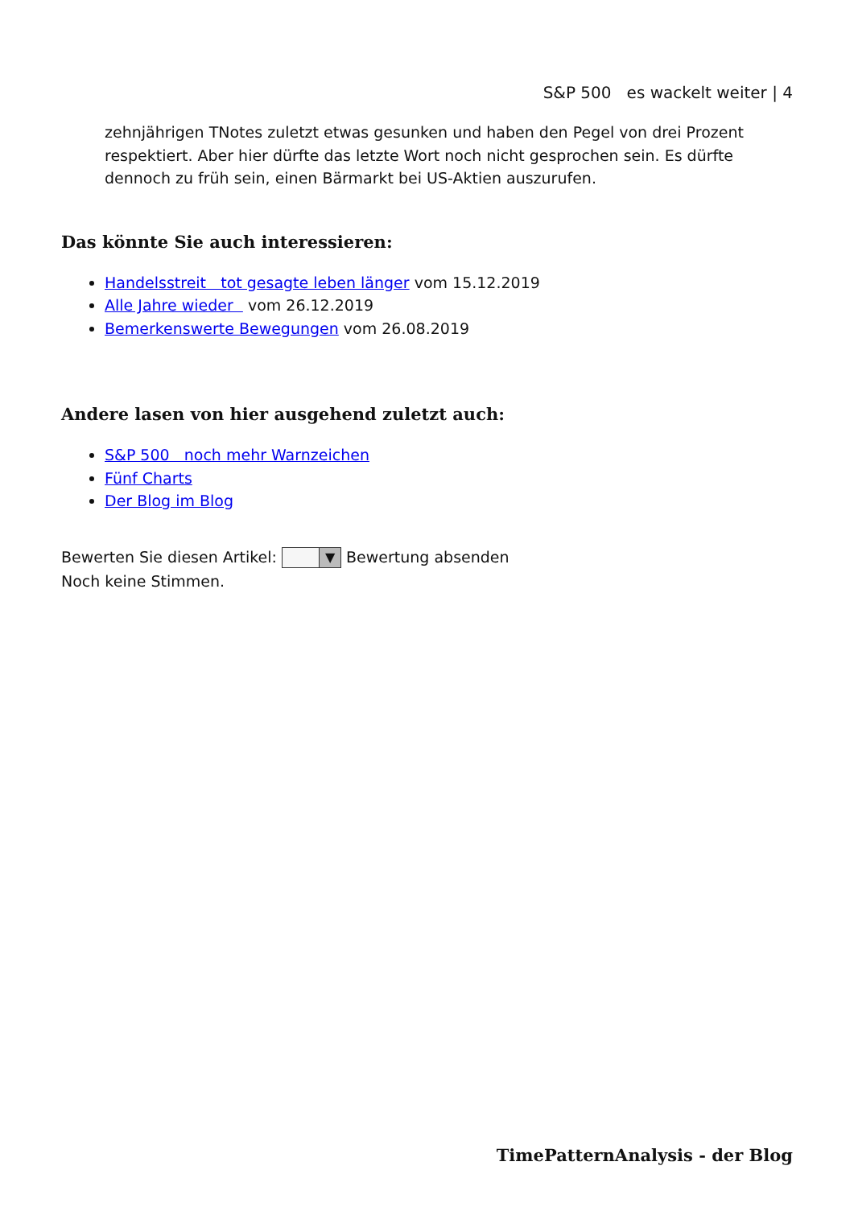S&P 500 es wackelt weiter | 4
zehnjährigen TNotes zuletzt etwas gesunken und haben den Pegel von drei Prozent respektiert. Aber hier dürfte das letzte Wort noch nicht gesprochen sein. Es dürfte dennoch zu früh sein, einen Bärmarkt bei US-Aktien auszurufen.
Das könnte Sie auch interessieren:
Handelsstreit tot gesagte leben länger vom 15.12.2019
Alle Jahre wieder vom 26.12.2019
Bemerkenswerte Bewegungen vom 26.08.2019
Andere lasen von hier ausgehend zuletzt auch:
S&P 500 noch mehr Warnzeichen
Fünf Charts
Der Blog im Blog
Bewerten Sie diesen Artikel: ▼ Bewertung absenden
Noch keine Stimmen.
TimePatternAnalysis - der Blog